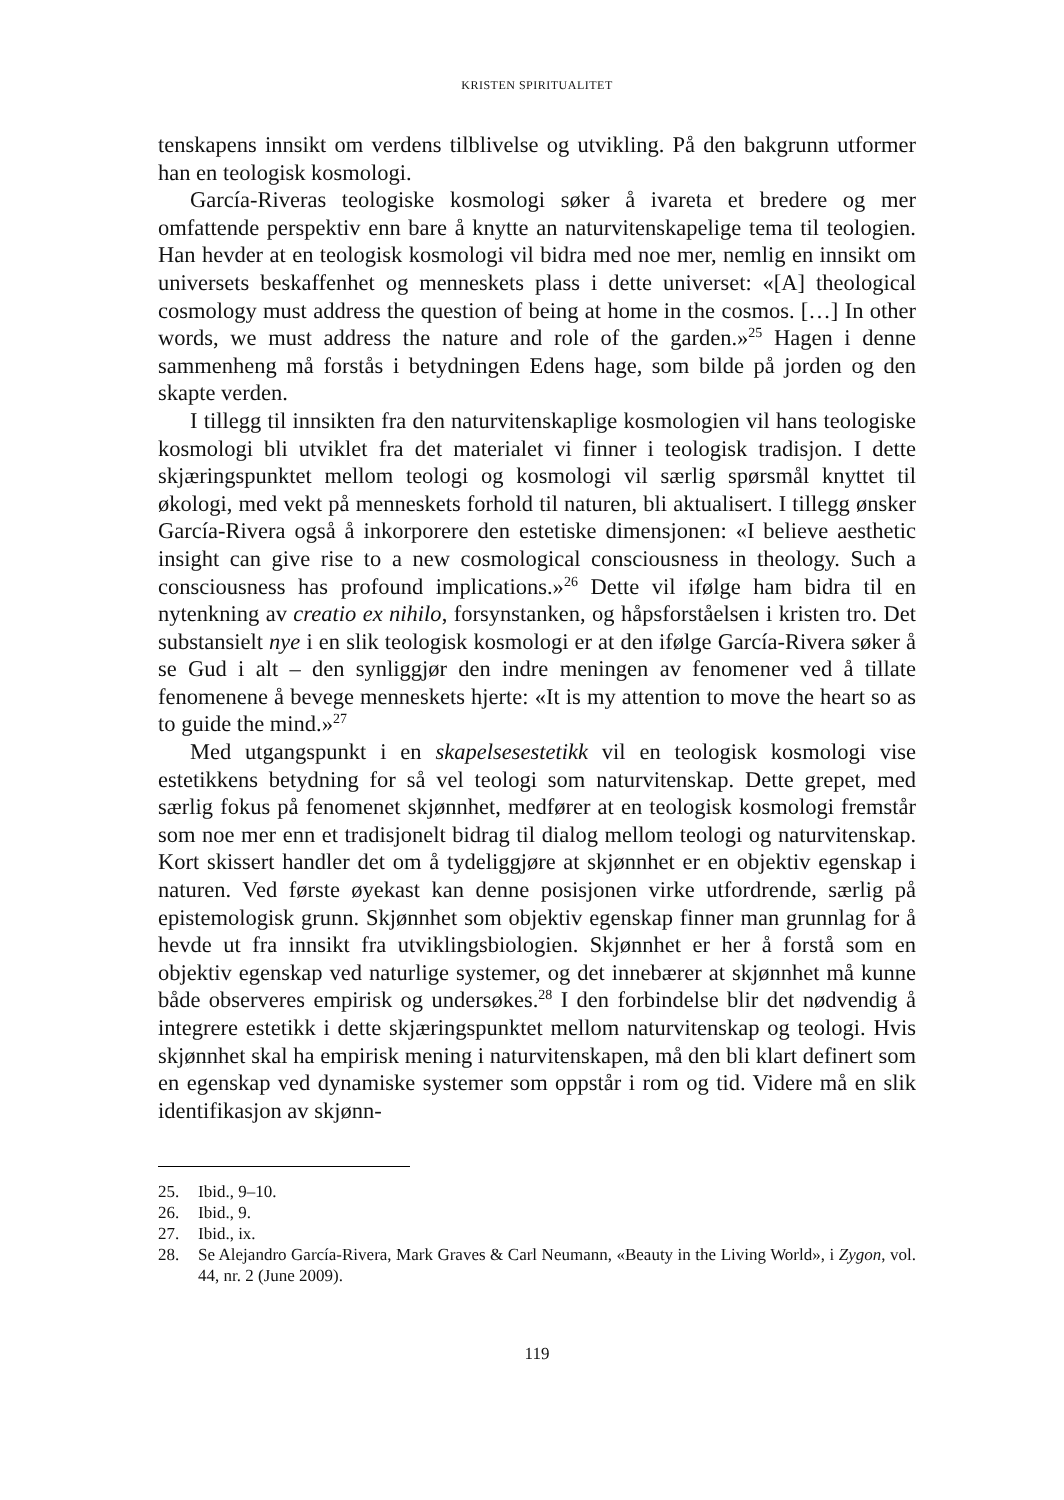KRISTEN SPIRITUALITET
tenskapens innsikt om verdens tilblivelse og utvikling. På den bakgrunn utformer han en teologisk kosmologi.
García-Riveras teologiske kosmologi søker å ivareta et bredere og mer omfattende perspektiv enn bare å knytte an naturvitenskapelige tema til teologien. Han hevder at en teologisk kosmologi vil bidra med noe mer, nemlig en innsikt om universets beskaffenhet og menneskets plass i dette universet: «[A] theological cosmology must address the question of being at home in the cosmos. […] In other words, we must address the nature and role of the garden.»<sup>25</sup> Hagen i denne sammenheng må forstås i betydningen Edens hage, som bilde på jorden og den skapte verden.
I tillegg til innsikten fra den naturvitenskaplige kosmologien vil hans teologiske kosmologi bli utviklet fra det materialet vi finner i teologisk tradisjon. I dette skjæringspunktet mellom teologi og kosmologi vil særlig spørsmål knyttet til økologi, med vekt på menneskets forhold til naturen, bli aktualisert. I tillegg ønsker García-Rivera også å inkorporere den estetiske dimensjonen: «I believe aesthetic insight can give rise to a new cosmological consciousness in theology. Such a consciousness has profound implications.»<sup>26</sup> Dette vil ifølge ham bidra til en nytenkning av creatio ex nihilo, forsynstanken, og håpsforståelsen i kristen tro. Det substansielt nye i en slik teologisk kosmologi er at den ifølge García-Rivera søker å se Gud i alt – den synliggjør den indre meningen av fenomener ved å tillate fenomenene å bevege menneskets hjerte: «It is my attention to move the heart so as to guide the mind.»<sup>27</sup>
Med utgangspunkt i en skapelsesestetikk vil en teologisk kosmologi vise estetikkens betydning for så vel teologi som naturvitenskap. Dette grepet, med særlig fokus på fenomenet skjønnhet, medfører at en teologisk kosmologi fremstår som noe mer enn et tradisjonelt bidrag til dialog mellom teologi og naturvitenskap. Kort skissert handler det om å tydeliggjøre at skjønnhet er en objektiv egenskap i naturen. Ved første øyekast kan denne posisjonen virke utfordrende, særlig på epistemologisk grunn. Skjønnhet som objektiv egenskap finner man grunnlag for å hevde ut fra innsikt fra utviklingsbiologien. Skjønnhet er her å forstå som en objektiv egenskap ved naturlige systemer, og det innebærer at skjønnhet må kunne både observeres empirisk og undersøkes.<sup>28</sup> I den forbindelse blir det nødvendig å integrere estetikk i dette skjæringspunktet mellom naturvitenskap og teologi. Hvis skjønnhet skal ha empirisk mening i naturvitenskapen, må den bli klart definert som en egenskap ved dynamiske systemer som oppstår i rom og tid. Videre må en slik identifikasjon av skjønn-
25. Ibid., 9–10.
26. Ibid., 9.
27. Ibid., ix.
28. Se Alejandro García-Rivera, Mark Graves & Carl Neumann, «Beauty in the Living World», i Zygon, vol. 44, nr. 2 (June 2009).
119